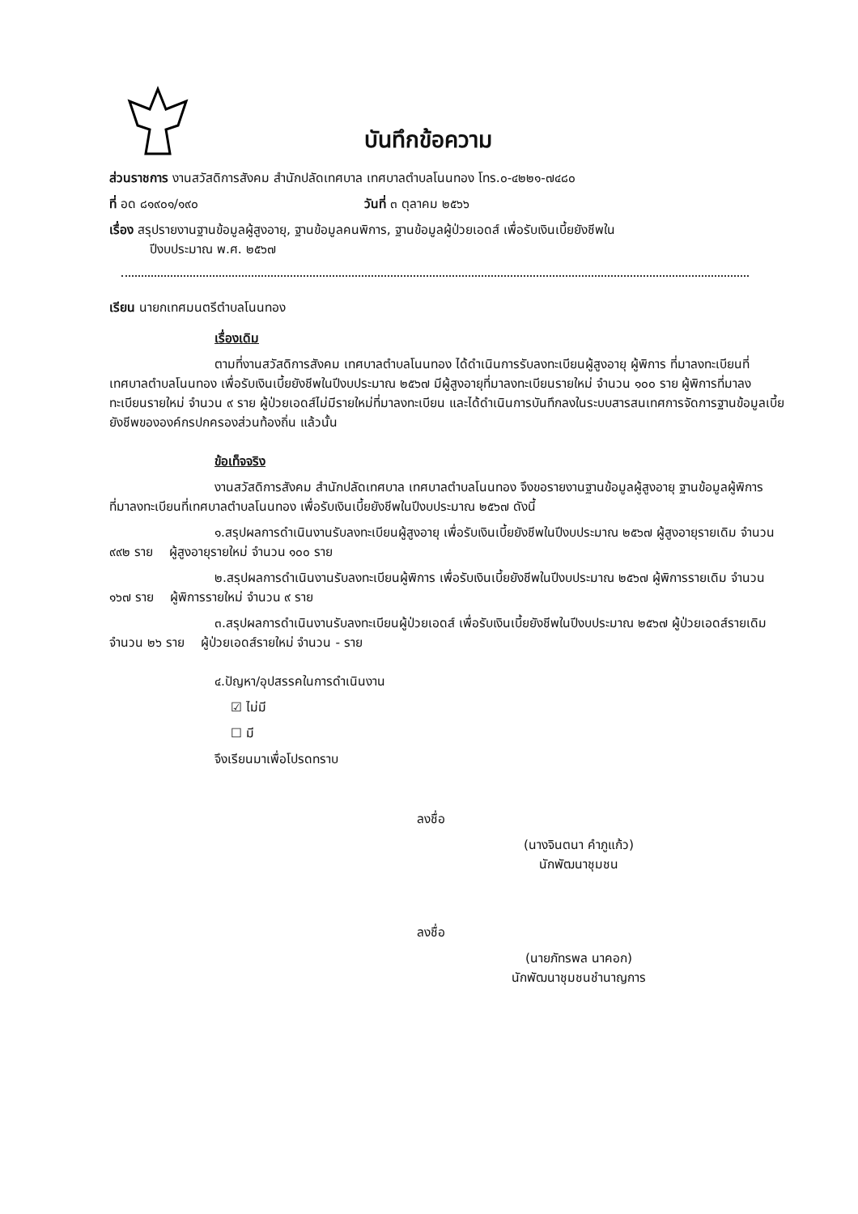บันทึกข้อความ
ส่วนราชการ งานสวัสดิการสังคม สำนักปลัดเทศบาล เทศบาลตำบลโนนทอง โทร.๐-๔๒๒๑-๗๔๘๐
ที่ อด ๘๑๙๐๑/๑๙๐ วันที่ ๓ ตุลาคม ๒๕๖๖
เรื่อง สรุปรายงานฐานข้อมูลผู้สูงอายุ, ฐานข้อมูลคนพิการ, ฐานข้อมูลผู้ป่วยเอดส์ เพื่อรับเงินเบี้ยยังชีพใน
ปีงบประมาณ พ.ศ. ๒๕๖๗
เรียน นายกเทศมนตรีตำบลโนนทอง
เรื่องเดิม
ตามที่งานสวัสดิการสังคม เทศบาลตำบลโนนทอง ได้ดำเนินการรับลงทะเบียนผู้สูงอายุ ผู้พิการ ที่มาลงทะเบียนที่เทศบาลตำบลโนนทอง เพื่อรับเงินเบี้ยยังชีพในปีงบประมาณ ๒๕๖๗ มีผู้สูงอายุที่มาลงทะเบียนรายใหม่ จำนวน ๑๐๐ ราย ผู้พิการที่มาลงทะเบียนรายใหม่ จำนวน ๙ ราย ผู้ป่วยเอดส์ไม่มีรายใหม่ที่มาลงทะเบียน และได้ดำเนินการบันทึกลงในระบบสารสนเทศการจัดการฐานข้อมูลเบี้ยยังชีพขององค์กรปกครองส่วนท้องถิ่น แล้วนั้น
ข้อเท็จจริง
งานสวัสดิการสังคม สำนักปลัดเทศบาล เทศบาลตำบลโนนทอง จึงขอรายงานฐานข้อมูลผู้สูงอายุ ฐานข้อมูลผู้พิการ ที่มาลงทะเบียนที่เทศบาลตำบลโนนทอง เพื่อรับเงินเบี้ยยังชีพในปีงบประมาณ ๒๕๖๗ ดังนี้
๑.สรุปผลการดำเนินงานรับลงทะเบียนผู้สูงอายุ เพื่อรับเงินเบี้ยยังชีพในปีงบประมาณ ๒๕๖๗ ผู้สูงอายุรายเดิม จำนวน ๙๙๒ ราย ผู้สูงอายุรายใหม่ จำนวน ๑๐๐ ราย
๒.สรุปผลการดำเนินงานรับลงทะเบียนผู้พิการ เพื่อรับเงินเบี้ยยังชีพในปีงบประมาณ ๒๕๖๗ ผู้พิการรายเดิม จำนวน ๑๖๗ ราย ผู้พิการรายใหม่ จำนวน ๙ ราย
๓.สรุปผลการดำเนินงานรับลงทะเบียนผู้ป่วยเอดส์ เพื่อรับเงินเบี้ยยังชีพในปีงบประมาณ ๒๕๖๗ ผู้ป่วยเอดส์รายเดิม จำนวน ๒๖ ราย ผู้ป่วยเอดส์รายใหม่ จำนวน - ราย
๔.ปัญหา/อุปสรรคในการดำเนินงาน
☑ ไม่มี
☐ มี
จึงเรียนมาเพื่อโปรดทราบ
ลงชื่อ
(นางจินตนา คำภูแก้ว)
นักพัฒนาชุมชน
ลงชื่อ
(นายภัทรพล นาคอก)
นักพัฒนาชุมชนชำนาญการ